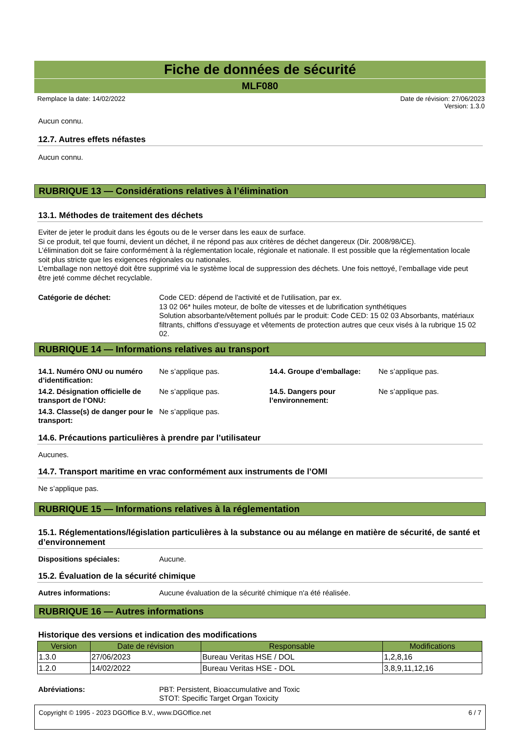Fiche de données de sécurité
MLF080
Remplace la date: 14/02/2022 Date de révision: 27/06/2023
Version: 1.3.0
Aucun connu.
12.7. Autres effets néfastes
Aucun connu.
RUBRIQUE 13 — Considérations relatives à l’élimination
13.1. Méthodes de traitement des déchets
Eviter de jeter le produit dans les égouts ou de le verser dans les eaux de surface.
Si ce produit, tel que fourni, devient un déchet, il ne répond pas aux critères de déchet dangereux (Dir. 2008/98/CE).
L’élimination doit se faire conformément à la réglementation locale, régionale et nationale. Il est possible que la réglementation locale soit plus stricte que les exigences régionales ou nationales.
L’emballage non nettoyé doit être supprimé via le système local de suppression des déchets. Une fois nettoyé, l’emballage vide peut être jeté comme déchet recyclable.
Catégorie de déchet: Code CED: dépend de l'activité et de l'utilisation, par ex.
13 02 06* huiles moteur, de boîte de vitesses et de lubrification synthétiques
Solution absorbante/vêtement pollués par le produit: Code CED: 15 02 03 Absorbants, matériaux filtrants, chiffons d'essuyage et vêtements de protection autres que ceux visés à la rubrique 15 02 02.
RUBRIQUE 14 — Informations relatives au transport
14.1. Numéro ONU ou numéro d’identification: Ne s’applique pas. 14.4. Groupe d’emballage: Ne s’applique pas. 14.2. Désignation officielle de transport de l’ONU: Ne s’applique pas. 14.5. Dangers pour l’environnement: Ne s’applique pas. 14.3. Classe(s) de danger pour le transport: Ne s’applique pas.
14.6. Précautions particulières à prendre par l’utilisateur
Aucunes.
14.7. Transport maritime en vrac conformément aux instruments de l’OMI
Ne s’applique pas.
RUBRIQUE 15 — Informations relatives à la réglementation
15.1. Réglementations/législation particulières à la substance ou au mélange en matière de sécurité, de santé et d’environnement
Dispositions spéciales: Aucune.
15.2. Évaluation de la sécurité chimique
Autres informations: Aucune évaluation de la sécurité chimique n'a été réalisée.
RUBRIQUE 16 — Autres informations
Historique des versions et indication des modifications
| Version | Date de révision | Responsable | Modifications |
| --- | --- | --- | --- |
| 1.3.0 | 27/06/2023 | Bureau Veritas HSE / DOL | 1,2,8,16 |
| 1.2.0 | 14/02/2022 | Bureau Veritas HSE - DOL | 3,8,9,11,12,16 |
Abréviations: PBT: Persistent, Bioaccumulative and Toxic
STOT: Specific Target Organ Toxicity
Copyright © 1995 - 2023 DGOffice B.V., www.DGOffice.net 6 / 7